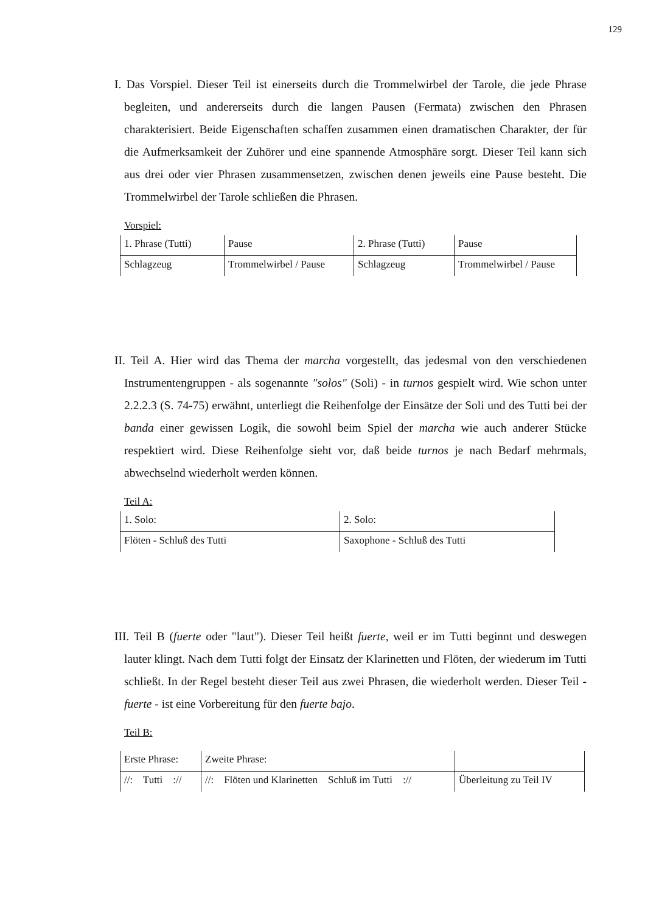129
I. Das Vorspiel. Dieser Teil ist einerseits durch die Trommelwirbel der Tarole, die jede Phrase begleiten, und andererseits durch die langen Pausen (Fermata) zwischen den Phrasen charakterisiert. Beide Eigenschaften schaffen zusammen einen dramatischen Charakter, der für die Aufmerksamkeit der Zuhörer und eine spannende Atmosphäre sorgt. Dieser Teil kann sich aus drei oder vier Phrasen zusammensetzen, zwischen denen jeweils eine Pause besteht. Die Trommelwirbel der Tarole schließen die Phrasen.
Vorspiel:
| 1. Phrase (Tutti) | Pause | 2. Phrase (Tutti) | Pause |
| Schlagzeug | Trommelwirbel / Pause | Schlagzeug | Trommelwirbel / Pause |
II. Teil A. Hier wird das Thema der marcha vorgestellt, das jedesmal von den verschiedenen Instrumentengruppen - als sogenannte "solos" (Soli) - in turnos gespielt wird. Wie schon unter 2.2.2.3 (S. 74-75) erwähnt, unterliegt die Reihenfolge der Einsätze der Soli und des Tutti bei der banda einer gewissen Logik, die sowohl beim Spiel der marcha wie auch anderer Stücke respektiert wird. Diese Reihenfolge sieht vor, daß beide turnos je nach Bedarf mehrmals, abwechselnd wiederholt werden können.
Teil A:
| 1. Solo: | 2. Solo: |
| Flöten - Schluß des Tutti | Saxophone - Schluß des Tutti |
III. Teil B (fuerte oder "laut"). Dieser Teil heißt fuerte, weil er im Tutti beginnt und deswegen lauter klingt. Nach dem Tutti folgt der Einsatz der Klarinetten und Flöten, der wiederum im Tutti schließt. In der Regel besteht dieser Teil aus zwei Phrasen, die wiederholt werden. Dieser Teil - fuerte - ist eine Vorbereitung für den fuerte bajo.
Teil B:
| Erste Phrase: | Zweite Phrase: | |
| //: Tutti :// | //: Flöten und Klarinetten Schluß im Tutti :// | Überleitung zu Teil IV |